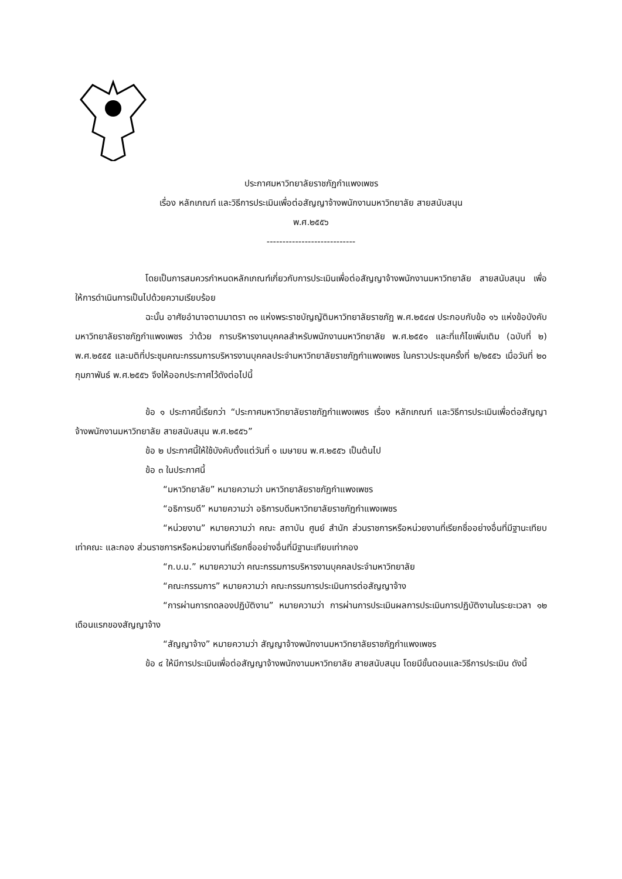ประกาศมหาวิทยาลัยราชภัฏกำแพงเพชร
เรื่อง หลักเกณฑ์ และวิธีการประเมินเพื่อต่อสัญญาจ้างพนักงานมหาวิทยาลัย สายสนับสนุน
พ.ศ.๒๕๕๖
----------------------------
โดยเป็นการสมควรกำหนดหลักเกณฑ์เกี่ยวกับการประเมินเพื่อต่อสัญญาจ้างพนักงานมหาวิทยาลัย สายสนับสนุน เพื่อให้การดำเนินการเป็นไปด้วยความเรียบร้อย
ฉะนั้น อาศัยอำนาจตามมาตรา ๓๑ แห่งพระราชบัญญัติมหาวิทยาลัยราชภัฏ พ.ศ.๒๕๔๗ ประกอบกับข้อ ๑๖ แห่งข้อบังคับมหาวิทยาลัยราชภัฏกำแพงเพชร ว่าด้วย การบริหารงานบุคคลสำหรับพนักงานมหาวิทยาลัย พ.ศ.๒๕๕๑ และที่แก้ไขเพิ่มเติม (ฉบับที่ ๒) พ.ศ.๒๕๕๕ และมติที่ประชุมคณะกรรมการบริหารงานบุคคลประจำมหาวิทยาลัยราชภัฏกำแพงเพชร ในคราวประชุมครั้งที่ ๒/๒๕๕๖ เมื่อวันที่ ๒๐ กุมภาพันธ์ พ.ศ.๒๕๕๖ จึงให้ออกประกาศไว้ดังต่อไปนี้
ข้อ ๑ ประกาศนี้เรียกว่า “ประกาศมหาวิทยาลัยราชภัฏกำแพงเพชร เรื่อง หลักเกณฑ์ และวิธีการประเมินเพื่อต่อสัญญาจ้างพนักงานมหาวิทยาลัย สายสนับสนุน พ.ศ.๒๕๕๖”
ข้อ ๒ ประกาศนี้ให้ใช้บังคับตั้งแต่วันที่ ๑ เมษายน พ.ศ.๒๕๕๖ เป็นต้นไป
ข้อ ๓ ในประกาศนี้
“มหาวิทยาลัย” หมายความว่า มหาวิทยาลัยราชภัฏกำแพงเพชร
“อธิการบดี” หมายความว่า อธิการบดีมหาวิทยาลัยราชภัฏกำแพงเพชร
“หน่วยงาน” หมายความว่า คณะ สถาบัน ศูนย์ สำนัก ส่วนราชการหรือหน่วยงานที่เรียกชื่ออย่างอื่นที่มีฐานะเทียบเท่าคณะ และกอง ส่วนราชการหรือหน่วยงานที่เรียกชื่ออย่างอื่นที่มีฐานะเทียบเท่ากอง
“ก.บ.ม.” หมายความว่า คณะกรรมการบริหารงานบุคคลประจำมหาวิทยาลัย
“คณะกรรมการ” หมายความว่า คณะกรรมการประเมินการต่อสัญญาจ้าง
“การผ่านการทดลองปฏิบัติงาน” หมายความว่า การผ่านการประเมินผลการประเมินการปฏิบัติงานในระยะเวลา ๑๒ เดือนแรกของสัญญาจ้าง
“สัญญาจ้าง” หมายความว่า สัญญาจ้างพนักงานมหาวิทยาลัยราชภัฏกำแพงเพชร
ข้อ ๔ ให้มีการประเมินเพื่อต่อสัญญาจ้างพนักงานมหาวิทยาลัย สายสนับสนุน โดยมีขั้นตอนและวิธีการประเมิน ดังนี้